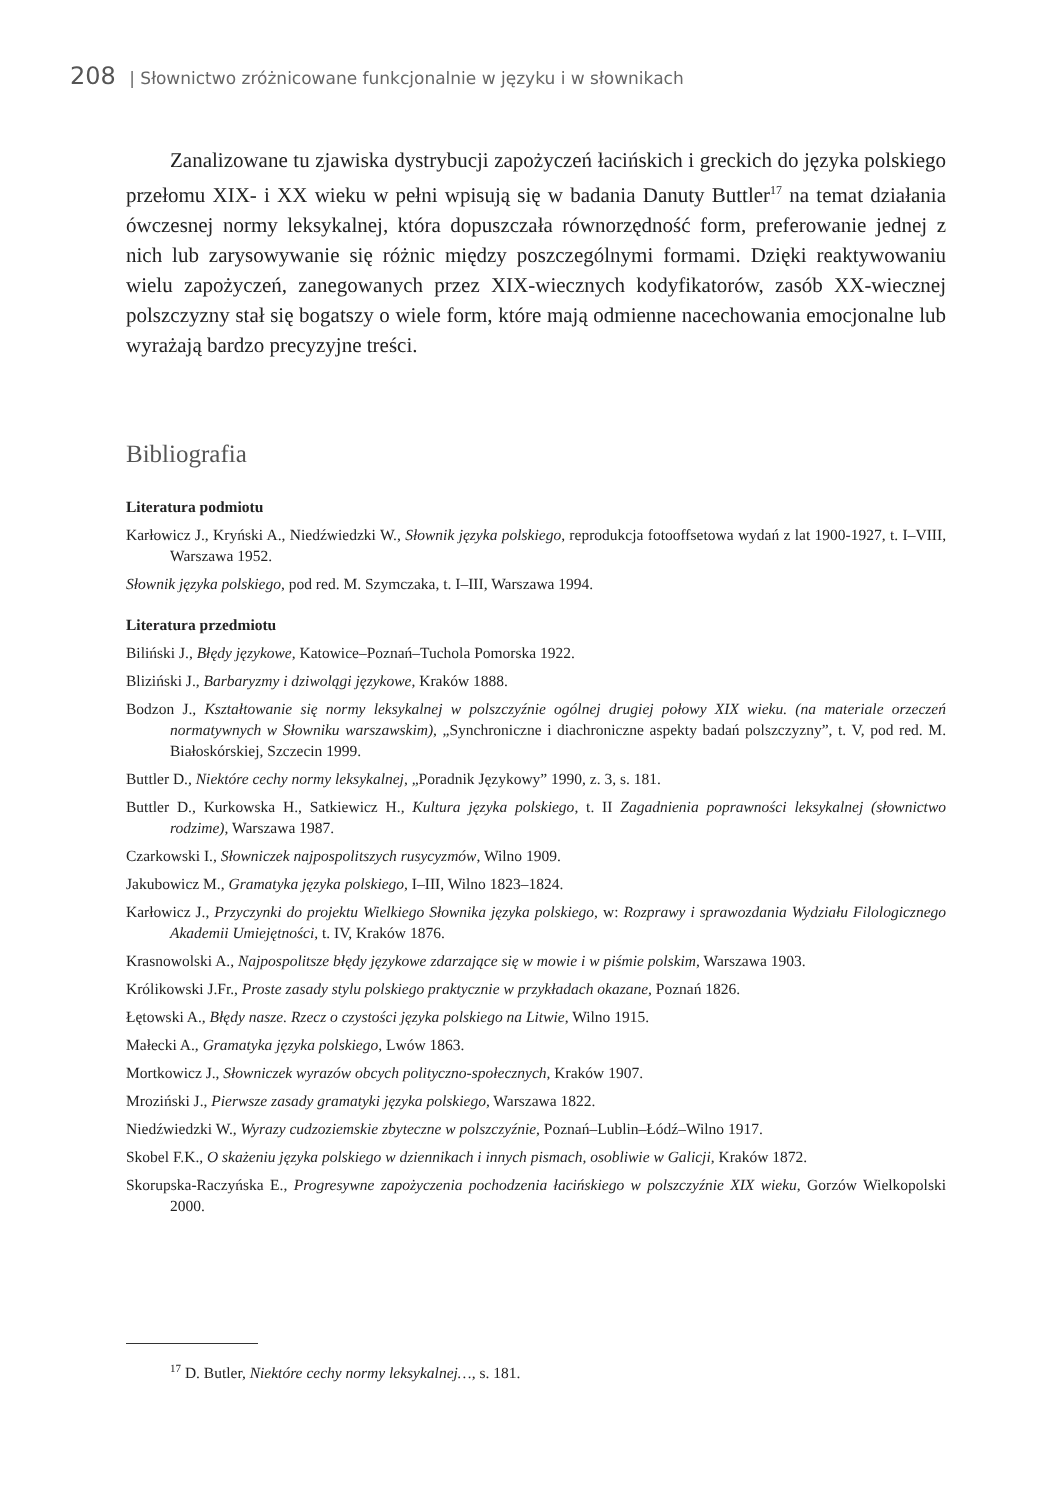208 | Słownictwo zróżnicowane funkcjonalnie w języku i w słownikach
Zanalizowane tu zjawiska dystrybucji zapożyczeń łacińskich i greckich do języka polskiego przełomu XIX- i XX wieku w pełni wpisują się w badania Danuty Buttler<sup>17</sup> na temat działania ówczesnej normy leksykalnej, która dopuszczała równorzędność form, preferowanie jednej z nich lub zarysowywanie się różnic między poszczególnymi formami. Dzięki reaktywowaniu wielu zapożyczeń, zanegowanych przez XIX-wiecznych kodyfikatorów, zasób XX-wiecznej polszczyzny stał się bogatszy o wiele form, które mają odmienne nacechowania emocjonalne lub wyrażają bardzo precyzyjne treści.
Bibliografia
Literatura podmiotu
Karłowicz J., Kryński A., Niedźwiedzki W., Słownik języka polskiego, reprodukcja fotooffsetowa wydań z lat 1900-1927, t. I–VIII, Warszawa 1952.
Słownik języka polskiego, pod red. M. Szymczaka, t. I–III, Warszawa 1994.
Literatura przedmiotu
Biliński J., Błędy językowe, Katowice–Poznań–Tuchola Pomorska 1922.
Bliziński J., Barbaryzmy i dziwolągi językowe, Kraków 1888.
Bodzon J., Kształtowanie się normy leksykalnej w polszczyźnie ogólnej drugiej połowy XIX wieku. (na materiale orzeczeń normatywnych w Słowniku warszawskim), „Synchroniczne i diachroniczne aspekty badań polszczyzny”, t. V, pod red. M. Białoskórskiej, Szczecin 1999.
Buttler D., Niektóre cechy normy leksykalnej, „Poradnik Językowy” 1990, z. 3, s. 181.
Buttler D., Kurkowska H., Satkiewicz H., Kultura języka polskiego, t. II Zagadnienia poprawności leksykalnej (słownictwo rodzime), Warszawa 1987.
Czarkowski I., Słowniczek najpospolitszych rusycyzmów, Wilno 1909.
Jakubowicz M., Gramatyka języka polskiego, I–III, Wilno 1823–1824.
Karłowicz J., Przyczynki do projektu Wielkiego Słownika języka polskiego, w: Rozprawy i sprawozdania Wydziału Filologicznego Akademii Umiejętności, t. IV, Kraków 1876.
Krasnowolski A., Najpospolitsze błędy językowe zdarzające się w mowie i w piśmie polskim, Warszawa 1903.
Królikowski J.Fr., Proste zasady stylu polskiego praktycznie w przykładach okazane, Poznań 1826.
Łętowski A., Błędy nasze. Rzecz o czystości języka polskiego na Litwie, Wilno 1915.
Małecki A., Gramatyka języka polskiego, Lwów 1863.
Mortkowicz J., Słowniczek wyrazów obcych polityczno-społecznych, Kraków 1907.
Mroziński J., Pierwsze zasady gramatyki języka polskiego, Warszawa 1822.
Niedźwiedzki W., Wyrazy cudzoziemskie zbyteczne w polszczyźnie, Poznań–Lublin–Łódź–Wilno 1917.
Skobel F.K., O skażeniu języka polskiego w dziennikach i innych pismach, osobliwie w Galicji, Kraków 1872.
Skorupska-Raczyńska E., Progresywne zapożyczenia pochodzenia łacińskiego w polszczyźnie XIX wieku, Gorzów Wielkopolski 2000.
<sup>17</sup> D. Butler, Niektóre cechy normy leksykalnej…, s. 181.